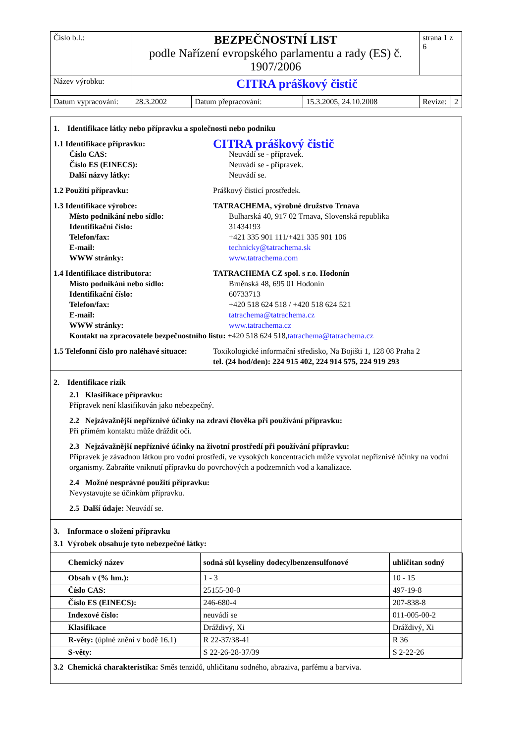| Číslo b.l.: | BEZPEČNOSTNÍ LIST podle Nařízení evropského parlamentu a rady (ES) č. 1907/2006 | | | strana 1 z 6 | |
| Název výrobku: | CITRA práškový čistič | | | | |
| Datum vypracování: | 28.3.2002 | Datum přepracování: | 15.3.2005, 24.10.2008 | Revize: | 2 |
1. Identifikace látky nebo přípravku a společnosti nebo podniku
1.1 Identifikace přípravku:
CITRA práškový čistič
Číslo CAS: Neuvádí se - přípravek.
Číslo ES (EINECS): Neuvádí se - přípravek.
Další názvy látky: Neuvádí se.
1.2 Použití přípravku: Práškový čisticí prostředek.
1.3 Identifikace výrobce: TATRACHEMA, výrobné družstvo Trnava
Místo podnikání nebo sídlo: Bulharská 40, 917 02 Trnava, Slovenská republika
Identifikační číslo: 31434193
Telefon/fax: +421 335 901 111/+421 335 901 106
E-mail: technicky@tatrachema.sk
WWW stránky: www.tatrachema.com
1.4 Identifikace distributora: TATRACHEMA CZ spol. s r.o. Hodonín
Místo podnikání nebo sídlo: Brněnská 48, 695 01 Hodonín
Identifikační číslo: 60733713
Telefon/fax: +420 518 624 518 / +420 518 624 521
E-mail: tatrachema@tatrachema.cz
WWW stránky: www.tatrachema.cz
Kontakt na zpracovatele bezpečnostního listu: +420 518 624 518, tatrachema@tatrachema.cz
1.5 Telefonní číslo pro naléhavé situace:
Toxikologické informační středisko, Na Bojišti 1, 128 08 Praha 2
tel. (24 hod/den): 224 915 402, 224 914 575, 224 919 293
2. Identifikace rizik
2.1 Klasifikace přípravku:
Přípravek není klasifikován jako nebezpečný.
2.2 Nejzávažnější nepříznivé účinky na zdraví člověka při používání přípravku:
Při přímém kontaktu může dráždit oči.
2.3 Nejzávažnější nepříznivé účinky na životní prostředí při používání přípravku:
Přípravek je závadnou látkou pro vodní prostředí, ve vysokých koncentracích může vyvolat nepříznivé účinky na vodní organismy. Zabraňte vniknutí přípravku do povrchových a podzemních vod a kanalizace.
2.4 Možné nesprávné použití přípravku:
Nevystavujte se účinkům přípravku.
2.5 Další údaje: Neuvádí se.
3. Informace o složení přípravku
3.1 Výrobek obsahuje tyto nebezpečné látky:
| Chemický název | sodná sůl kyseliny dodecylbenzensulfonové | uhličitan sodný |
| --- | --- | --- |
| Obsah v (% hm.): | 1 - 3 | 10 - 15 |
| Číslo CAS: | 25155-30-0 | 497-19-8 |
| Číslo ES (EINECS): | 246-680-4 | 207-838-8 |
| Indexové číslo: | neuvádí se | 011-005-00-2 |
| Klasifikace | Dráždivý, Xi | Dráždivý, Xi |
| R-věty: (úplné znění v bodě 16.1) | R 22-37/38-41 | R 36 |
| S-věty: | S 22-26-28-37/39 | S 2-22-26 |
3.2 Chemická charakteristika: Směs tenzidů, uhličitanu sodného, abraziva, parfému a barviva.